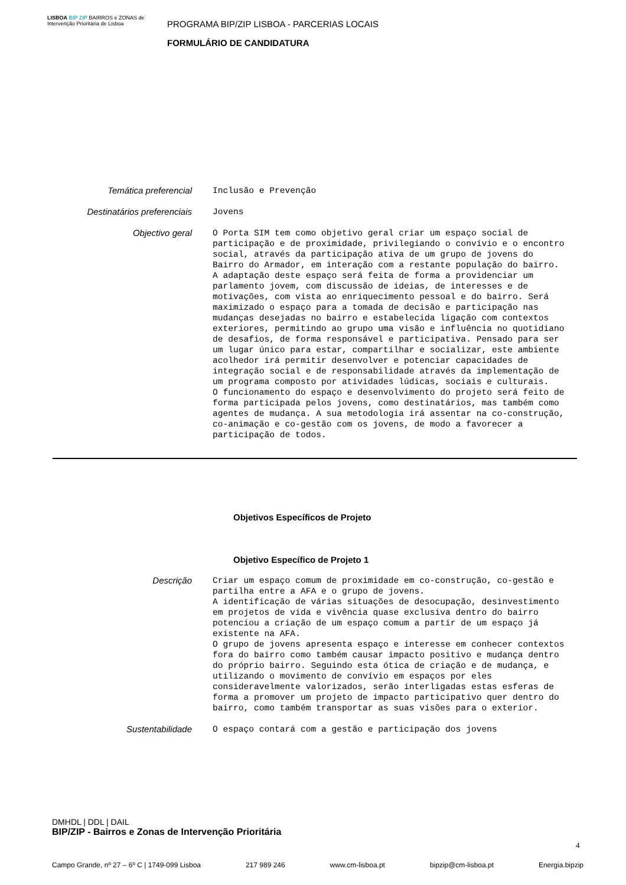LISBOA BIP ZIP BAIRROS e ZONAS de Intervenção Prioritária de Lisboa
PROGRAMA BIP/ZIP LISBOA - PARCERIAS LOCAIS
FORMULÁRIO DE CANDIDATURA
Temática preferencial
Inclusão e Prevenção
Destinatários preferenciais
Jovens
Objectivo geral
O Porta SIM tem como objetivo geral criar um espaço social de participação e de proximidade, privilegiando o convívio e o encontro social, através da participação ativa de um grupo de jovens do Bairro do Armador, em interação com a restante população do bairro. A adaptação deste espaço será feita de forma a providenciar um parlamento jovem, com discussão de ideias, de interesses e de motivações, com vista ao enriquecimento pessoal e do bairro. Será maximizado o espaço para a tomada de decisão e participação nas mudanças desejadas no bairro e estabelecida ligação com contextos exteriores, permitindo ao grupo uma visão e influência no quotidiano de desafios, de forma responsável e participativa. Pensado para ser um lugar único para estar, compartilhar e socializar, este ambiente acolhedor irá permitir desenvolver e potenciar capacidades de integração social e de responsabilidade através da implementação de um programa composto por atividades lúdicas, sociais e culturais. O funcionamento do espaço e desenvolvimento do projeto será feito de forma participada pelos jovens, como destinatários, mas também como agentes de mudança. A sua metodologia irá assentar na co-construção, co-animação e co-gestão com os jovens, de modo a favorecer a participação de todos.
Objetivos Específicos de Projeto
Objetivo Específico de Projeto 1
Descrição
Criar um espaço comum de proximidade em co-construção, co-gestão e partilha entre a AFA e o grupo de jovens. A identificação de várias situações de desocupação, desinvestimento em projetos de vida e vivência quase exclusiva dentro do bairro potenciou a criação de um espaço comum a partir de um espaço já existente na AFA. O grupo de jovens apresenta espaço e interesse em conhecer contextos fora do bairro como também causar impacto positivo e mudança dentro do próprio bairro. Seguindo esta ótica de criação e de mudança, e utilizando o movimento de convívio em espaços por eles consideravelmente valorizados, serão interligadas estas esferas de forma a promover um projeto de impacto participativo quer dentro do bairro, como também transportar as suas visões para o exterior.
Sustentabilidade
O espaço contará com a gestão e participação dos jovens
DMHDL | DDL | DAIL
BIP/ZIP - Bairros e Zonas de Intervenção Prioritária
Campo Grande, nº 27 – 6º C | 1749-099 Lisboa 217 989 246 www.cm-lisboa.pt bipzip@cm-lisboa.pt Energia.bipzip
4